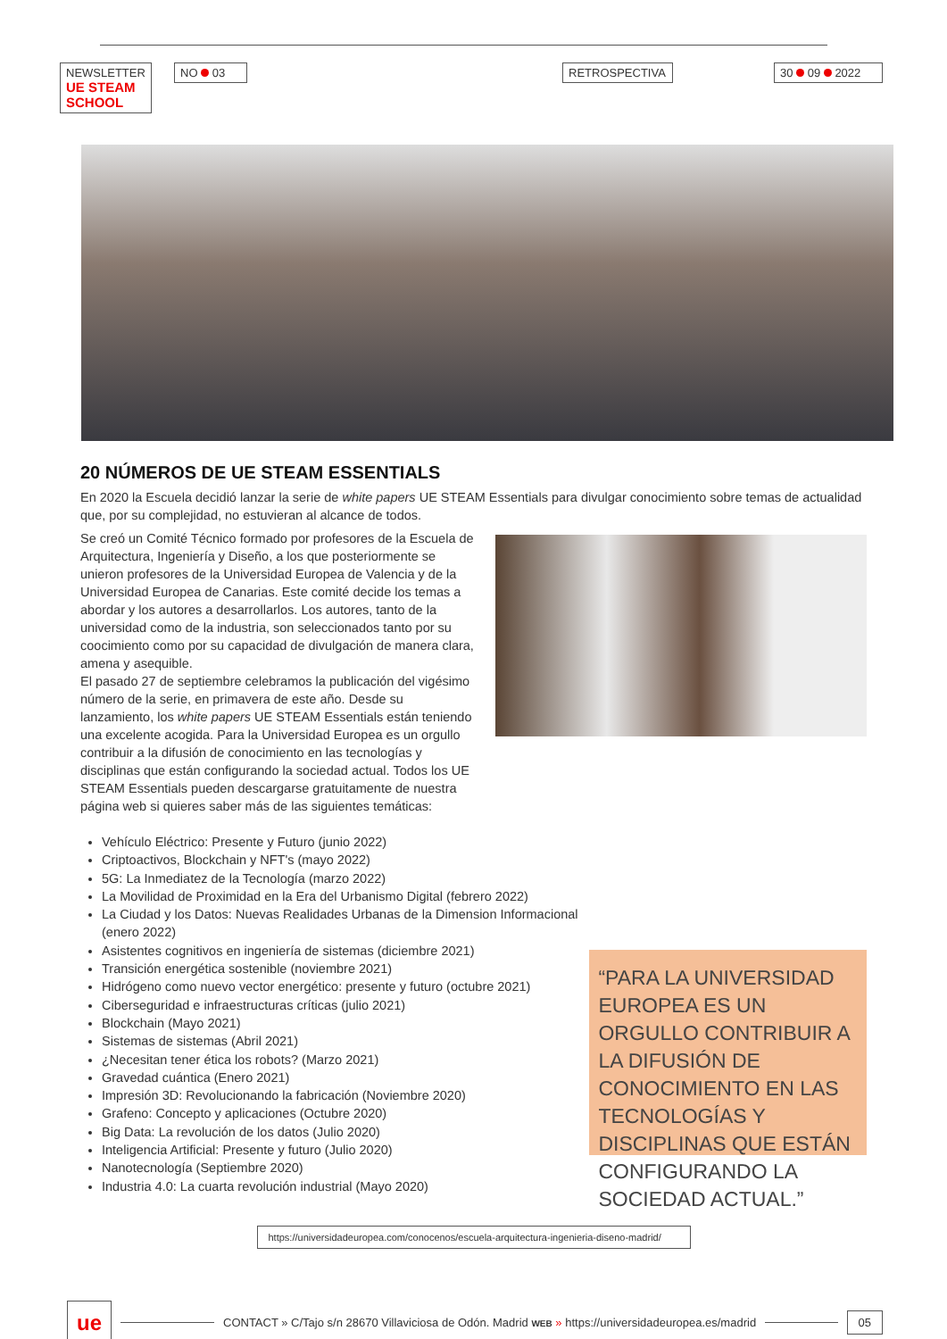NEWSLETTER
UE STEAM
SCHOOL
NO 03 RETROSPECTIVA 30 09 2022
20 NÚMEROS DE UE STEAM ESSENTIALS
En 2020 la Escuela decidió lanzar la serie de white papers UE STEAM Essentials para divulgar conocimiento sobre temas de actualidad que, por su complejidad, no estuvieran al alcance de todos.
Se creó un Comité Técnico formado por profesores de la Escuela de Arquitectura, Ingeniería y Diseño, a los que posteriormente se unieron profesores de la Universidad Europea de Valencia y de la Universidad Europea de Canarias. Este comité decide los temas a abordar y los autores a desarrollarlos. Los autores, tanto de la universidad como de la industria, son seleccionados tanto por su coocimiento como por su capacidad de divulgación de manera clara, amena y asequible.
El pasado 27 de septiembre celebramos la publicación del vigésimo número de la serie, en primavera de este año. Desde su lanzamiento, los white papers UE STEAM Essentials están teniendo una excelente acogida. Para la Universidad Europea es un orgullo contribuir a la difusión de conocimiento en las tecnologías y disciplinas que están configurando la sociedad actual. Todos los UE STEAM Essentials pueden descargarse gratuitamente de nuestra página web si quieres saber más de las siguientes temáticas:
Vehículo Eléctrico: Presente y Futuro (junio 2022)
Criptoactivos, Blockchain y NFT's (mayo 2022)
5G: La Inmediatez de la Tecnología (marzo 2022)
La Movilidad de Proximidad en la Era del Urbanismo Digital (febrero 2022)
La Ciudad y los Datos: Nuevas Realidades Urbanas de la Dimension Informacional (enero 2022)
Asistentes cognitivos en ingeniería de sistemas (diciembre 2021)
Transición energética sostenible (noviembre 2021)
Hidrógeno como nuevo vector energético: presente y futuro (octubre 2021)
Ciberseguridad e infraestructuras críticas (julio 2021)
Blockchain (Mayo 2021)
Sistemas de sistemas (Abril 2021)
¿Necesitan tener ética los robots? (Marzo 2021)
Gravedad cuántica (Enero 2021)
Impresión 3D: Revolucionando la fabricación (Noviembre 2020)
Grafeno: Concepto y aplicaciones (Octubre 2020)
Big Data: La revolución de los datos (Julio 2020)
Inteligencia Artificial: Presente y futuro (Julio 2020)
Nanotecnología (Septiembre 2020)
Industria 4.0: La cuarta revolución industrial (Mayo 2020)
“PARA LA UNIVERSIDAD EUROPEA ES UN ORGULLO CONTRIBUIR A LA DIFUSIÓN DE CONOCIMIENTO EN LAS TECNOLOGÍAS Y DISCIPLINAS QUE ESTÁN CONFIGURANDO LA SOCIEDAD ACTUAL.”
https://universidadeuropea.com/conocenos/escuela-arquitectura-ingenieria-diseno-madrid/
ue
CONTACT » C/Tajo s/n 28670 Villaviciosa de Odón. Madrid WEB » https://universidadeuropea.es/madrid
05